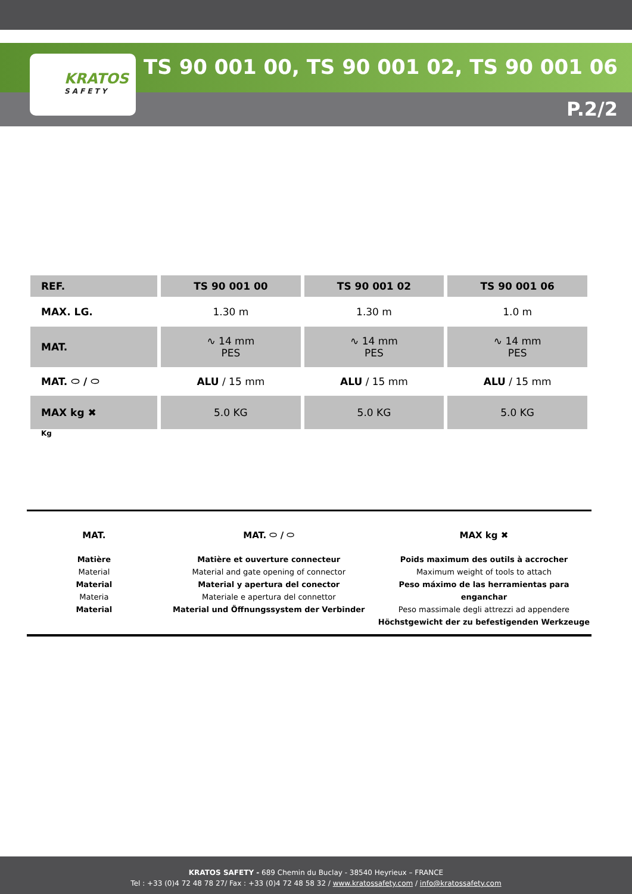KRATOS
SAFETY
TS 90 001 00, TS 90 001 02, TS 90 001 06
P.2/2
| REF. | TS 90 001 00 | TS 90 001 02 | TS 90 001 06 |
| --- | --- | --- | --- |
| MAX. LG. | 1.30 m | 1.30 m | 1.0 m |
| MAT. | ∿ 14 mm PES | ∿ 14 mm PES | ∿ 14 mm PES |
| MAT. ⬭ / ⬭ | ALU / 15 mm | ALU / 15 mm | ALU / 15 mm |
| MAX kg ✖ | 5.0 KG | 5.0 KG | 5.0 KG |
| Kg | | | |
MAT.
Matière
Material
Material
Materia
Material
MAT. ⬭ / ⬭
Matière et ouverture connecteur
Material and gate opening of connector
Material y apertura del conector
Materiale e apertura del connettor
Material und Öffnungssystem der Verbinder
MAX kg ✖
Poids maximum des outils à accrocher
Maximum weight of tools to attach
Peso máximo de las herramientas para enganchar
Peso massimale degli attrezzi ad appendere
Höchstgewicht der zu befestigenden Werkzeuge
KRATOS SAFETY - 689 Chemin du Buclay - 38540 Heyrieux – FRANCE
Tel : +33 (0)4 72 48 78 27/ Fax : +33 (0)4 72 48 58 32 / www.kratossafety.com / info@kratossafety.com